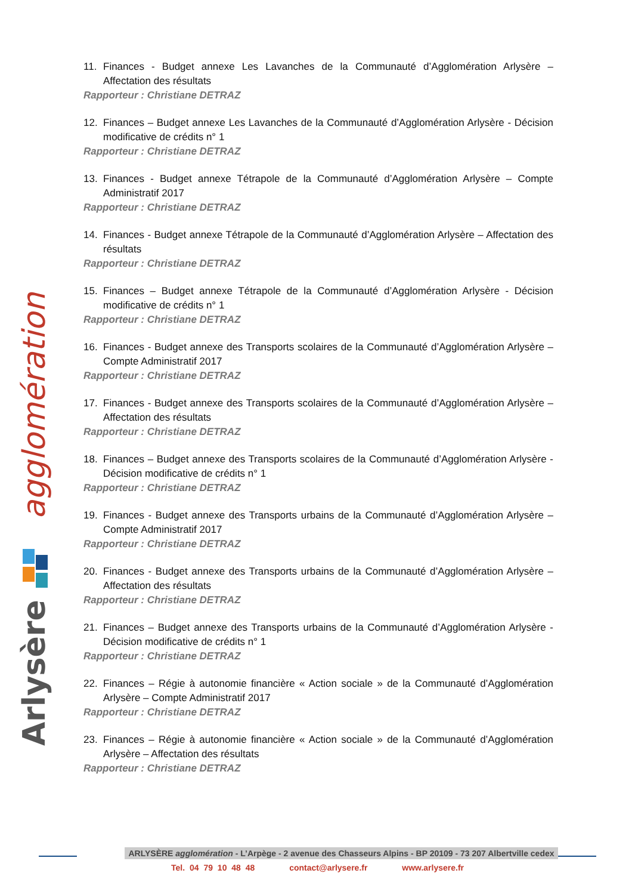Arlysère
agglomération
11. Finances - Budget annexe Les Lavanches de la Communauté d’Agglomération Arlysère – Affectation des résultats
Rapporteur : Christiane DETRAZ
12. Finances – Budget annexe Les Lavanches de la Communauté d’Agglomération Arlysère - Décision modificative de crédits n° 1
Rapporteur : Christiane DETRAZ
13. Finances - Budget annexe Tétrapole de la Communauté d’Agglomération Arlysère – Compte Administratif 2017
Rapporteur : Christiane DETRAZ
14. Finances - Budget annexe Tétrapole de la Communauté d’Agglomération Arlysère – Affectation des résultats
Rapporteur : Christiane DETRAZ
15. Finances – Budget annexe Tétrapole de la Communauté d’Agglomération Arlysère - Décision modificative de crédits n° 1
Rapporteur : Christiane DETRAZ
16. Finances - Budget annexe des Transports scolaires de la Communauté d’Agglomération Arlysère – Compte Administratif 2017
Rapporteur : Christiane DETRAZ
17. Finances - Budget annexe des Transports scolaires de la Communauté d’Agglomération Arlysère – Affectation des résultats
Rapporteur : Christiane DETRAZ
18. Finances – Budget annexe des Transports scolaires de la Communauté d’Agglomération Arlysère - Décision modificative de crédits n° 1
Rapporteur : Christiane DETRAZ
19. Finances - Budget annexe des Transports urbains de la Communauté d’Agglomération Arlysère – Compte Administratif 2017
Rapporteur : Christiane DETRAZ
20. Finances - Budget annexe des Transports urbains de la Communauté d’Agglomération Arlysère – Affectation des résultats
Rapporteur : Christiane DETRAZ
21. Finances – Budget annexe des Transports urbains de la Communauté d’Agglomération Arlysère - Décision modificative de crédits n° 1
Rapporteur : Christiane DETRAZ
22. Finances – Régie à autonomie financière « Action sociale » de la Communauté d’Agglomération Arlysère – Compte Administratif 2017
Rapporteur : Christiane DETRAZ
23. Finances – Régie à autonomie financière « Action sociale » de la Communauté d’Agglomération Arlysère – Affectation des résultats
Rapporteur : Christiane DETRAZ
ARLYSÈRE agglomération - L’Arpège - 2 avenue des Chasseurs Alpins - BP 20109 - 73 207 Albertville cedex
Tel. 04 79 10 48 48 contact@arlysere.fr www.arlysere.fr